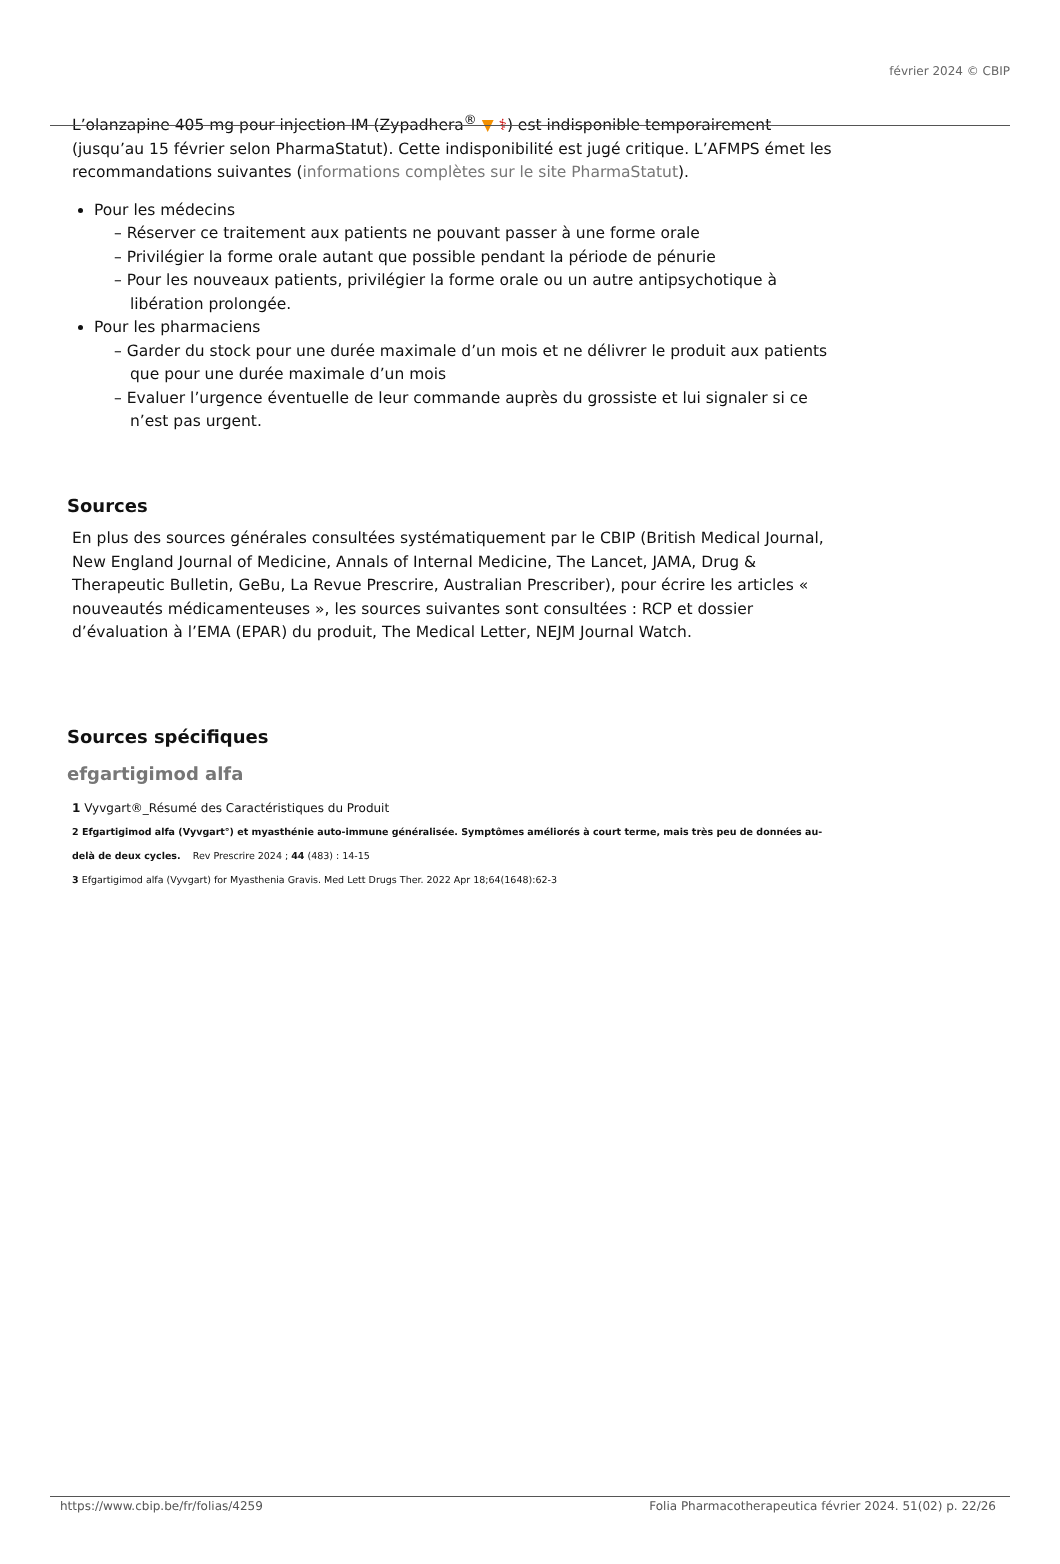février 2024 © CBIP
L’olanzapine 405 mg pour injection IM (Zypadhera<sup>®</sup> ▼ ⚕) est indisponible temporairement (jusqu’au 15 février selon PharmaStatut). Cette indisponibilité est jugé critique. L’AFMPS émet les recommandations suivantes (informations complètes sur le site PharmaStatut).
Pour les médecins
– Réserver ce traitement aux patients ne pouvant passer à une forme orale
– Privilégier la forme orale autant que possible pendant la période de pénurie
– Pour les nouveaux patients, privilégier la forme orale ou un autre antipsychotique à libération prolongée.
Pour les pharmaciens
– Garder du stock pour une durée maximale d’un mois et ne délivrer le produit aux patients que pour une durée maximale d’un mois
– Evaluer l’urgence éventuelle de leur commande auprès du grossiste et lui signaler si ce n’est pas urgent.
Sources
En plus des sources générales consultées systématiquement par le CBIP (British Medical Journal, New England Journal of Medicine, Annals of Internal Medicine, The Lancet, JAMA, Drug & Therapeutic Bulletin, GeBu, La Revue Prescrire, Australian Prescriber), pour écrire les articles « nouveautés médicamenteuses », les sources suivantes sont consultées : RCP et dossier d’évaluation à l’EMA (EPAR) du produit, The Medical Letter, NEJM Journal Watch.
Sources spécifiques
efgartigimod alfa
1 Vyvgart®_Résumé des Caractéristiques du Produit
2 Efgartigimod alfa (Vyvgart°) et myasthénie auto-immune généralisée. Symptômes améliorés à court terme, mais très peu de données au-delà de deux cycles. Rev Prescrire 2024 ; 44 (483) : 14-15
3 Efgartigimod alfa (Vyvgart) for Myasthenia Gravis. Med Lett Drugs Ther. 2022 Apr 18;64(1648):62-3
https://www.cbip.be/fr/folias/4259 Folia Pharmacotherapeutica février 2024. 51(02) p. 22/26